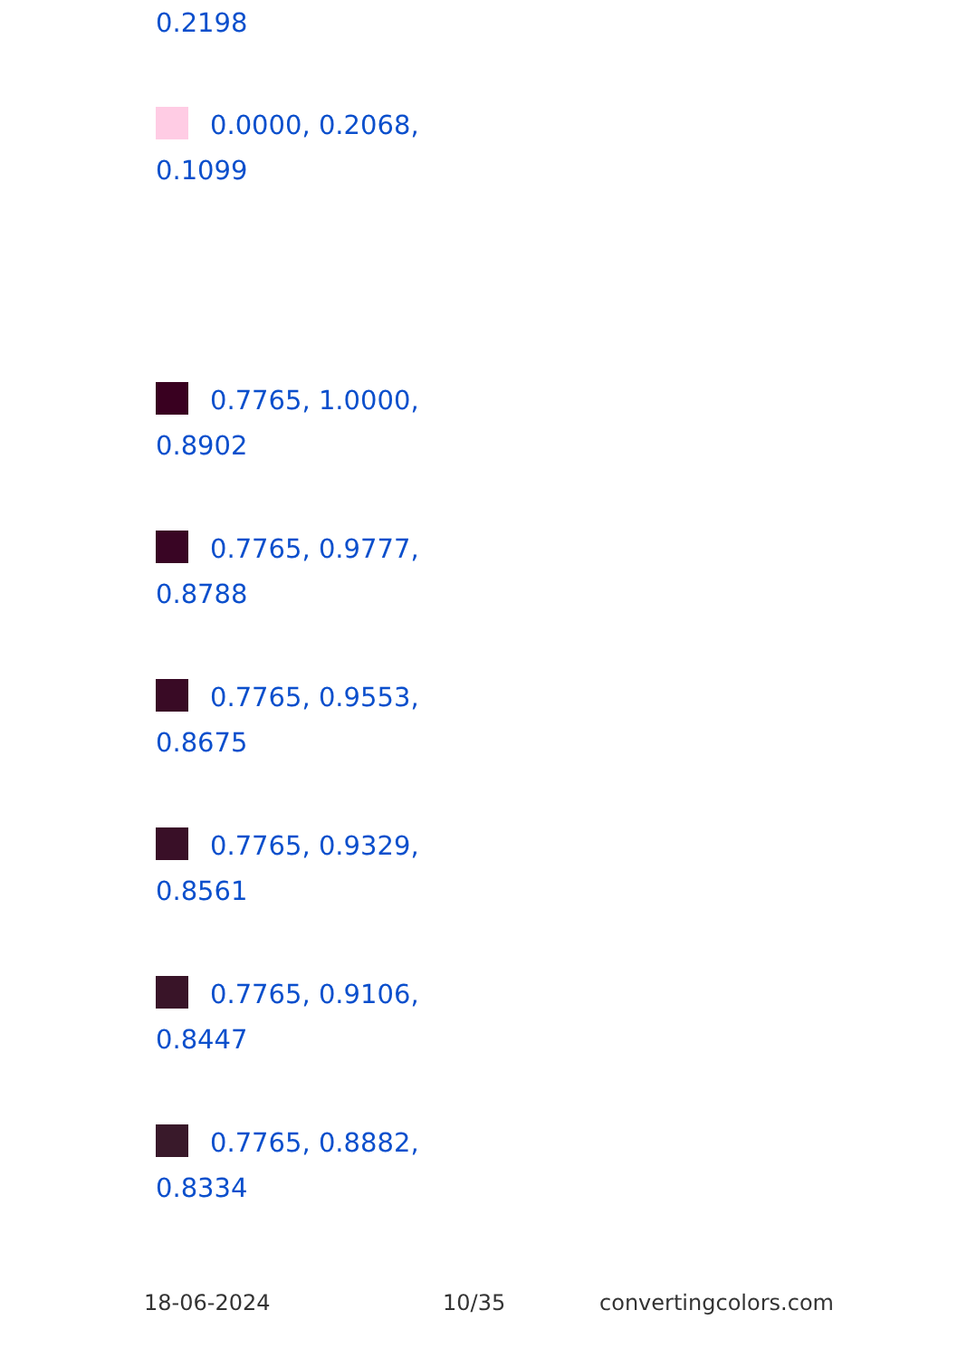0.2198
0.0000, 0.2068, 0.1099
0.7765, 1.0000, 0.8902
0.7765, 0.9777, 0.8788
0.7765, 0.9553, 0.8675
0.7765, 0.9329, 0.8561
0.7765, 0.9106, 0.8447
0.7765, 0.8882, 0.8334
18-06-2024 10/35 convertingcolors.com